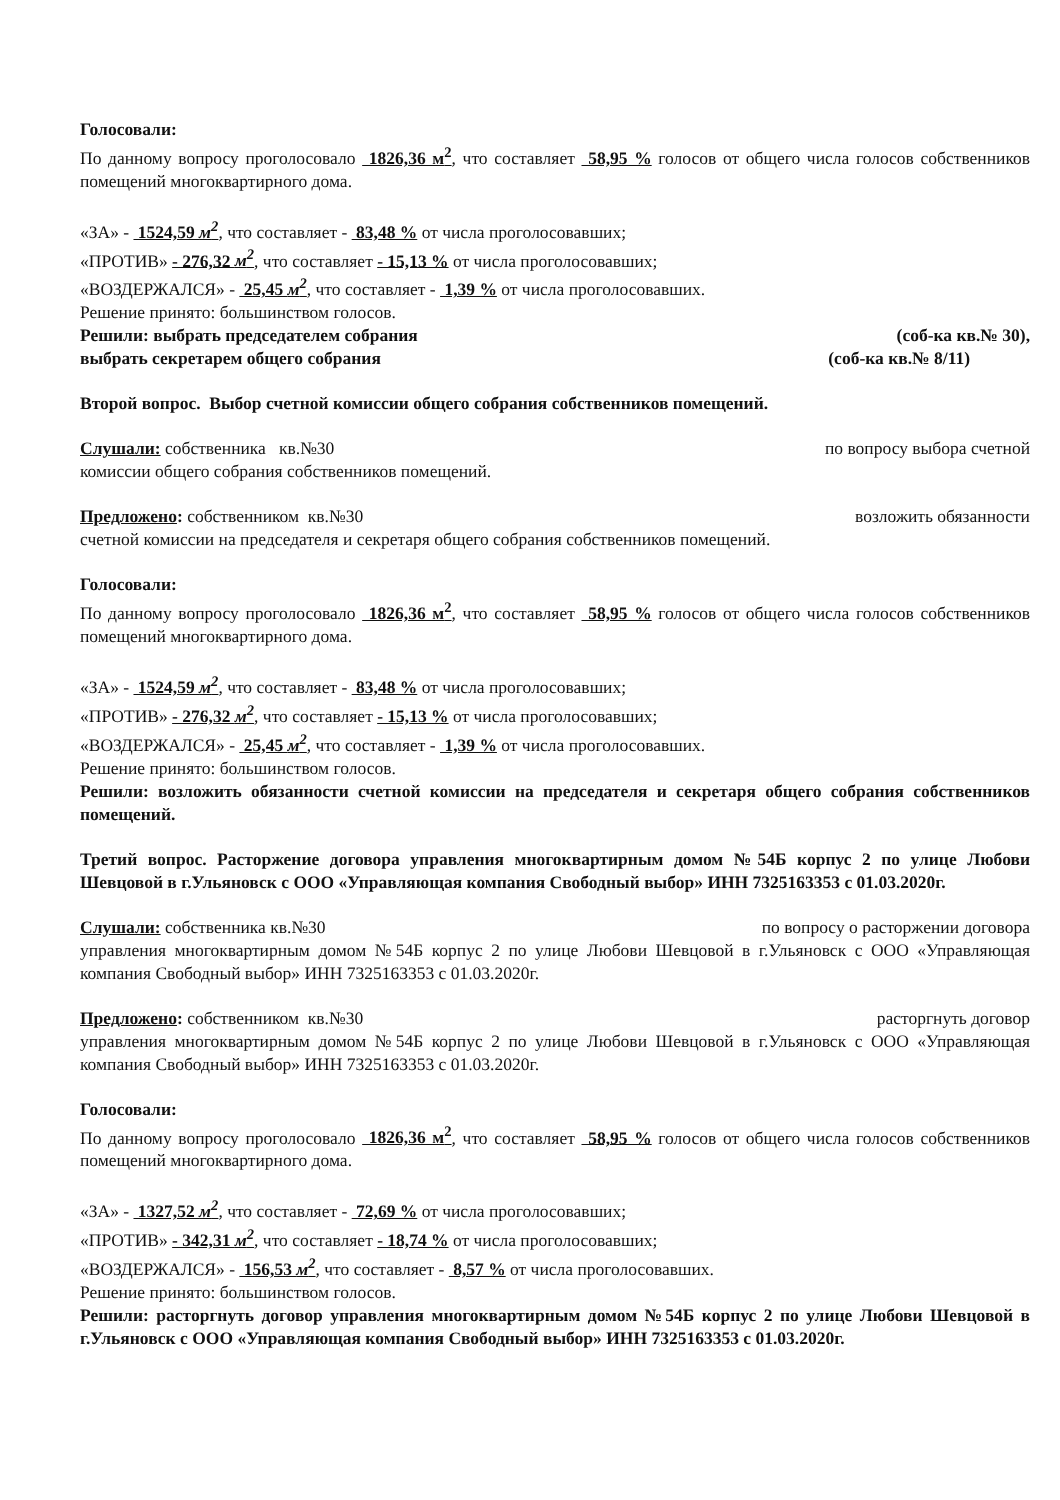Голосовали:
По данному вопросу проголосовало 1826,36 м<sup>2</sup>, что составляет 58,95 % голосов от общего числа голосов собственников помещений многоквартирного дома.
«ЗА» - 1524,59 м<sup>2</sup>, что составляет - 83,48 % от числа проголосовавших;
«ПРОТИВ» - 276,32 м<sup>2</sup>, что составляет - 15,13 % от числа проголосовавших;
«ВОЗДЕРЖАЛСЯ» - 25,45 м<sup>2</sup>, что составляет - 1,39 % от числа проголосовавших.
Решение принято: большинством голосов.
Решили: выбрать председателем собрания (соб-ка кв.№ 30),
выбрать секретарем общего собрания (соб-ка кв.№ 8/11)
Второй вопрос. Выбор счетной комиссии общего собрания собственников помещений.
Слушали: собственника кв.№30 по вопросу выбора счетной
комиссии общего собрания собственников помещений.
Предложено: собственником кв.№30 возложить обязанности
счетной комиссии на председателя и секретаря общего собрания собственников помещений.
Голосовали:
По данному вопросу проголосовало 1826,36 м<sup>2</sup>, что составляет 58,95 % голосов от общего числа голосов собственников помещений многоквартирного дома.
«ЗА» - 1524,59 м<sup>2</sup>, что составляет - 83,48 % от числа проголосовавших;
«ПРОТИВ» - 276,32 м<sup>2</sup>, что составляет - 15,13 % от числа проголосовавших;
«ВОЗДЕРЖАЛСЯ» - 25,45 м<sup>2</sup>, что составляет - 1,39 % от числа проголосовавших.
Решение принято: большинством голосов.
Решили: возложить обязанности счетной комиссии на председателя и секретаря общего собрания собственников помещений.
Третий вопрос. Расторжение договора управления многоквартирным домом №54Б корпус 2 по улице Любови Шевцовой в г.Ульяновск с ООО «Управляющая компания Свободный выбор» ИНН 7325163353 с 01.03.2020г.
Слушали: собственника кв.№30 по вопросу о расторжении договора
управления многоквартирным домом №54Б корпус 2 по улице Любови Шевцовой в г.Ульяновск с ООО «Управляющая компания Свободный выбор» ИНН 7325163353 с 01.03.2020г.
Предложено: собственником кв.№30 расторгнуть договор
управления многоквартирным домом №54Б корпус 2 по улице Любови Шевцовой в г.Ульяновск с ООО «Управляющая компания Свободный выбор» ИНН 7325163353 с 01.03.2020г.
Голосовали:
По данному вопросу проголосовало 1826,36 м<sup>2</sup>, что составляет 58,95 % голосов от общего числа голосов собственников помещений многоквартирного дома.
«ЗА» - 1327,52 м<sup>2</sup>, что составляет - 72,69 % от числа проголосовавших;
«ПРОТИВ» - 342,31 м<sup>2</sup>, что составляет - 18,74 % от числа проголосовавших;
«ВОЗДЕРЖАЛСЯ» - 156,53 м<sup>2</sup>, что составляет - 8,57 % от числа проголосовавших.
Решение принято: большинством голосов.
Решили: расторгнуть договор управления многоквартирным домом №54Б корпус 2 по улице Любови Шевцовой в г.Ульяновск с ООО «Управляющая компания Свободный выбор» ИНН 7325163353 с 01.03.2020г.